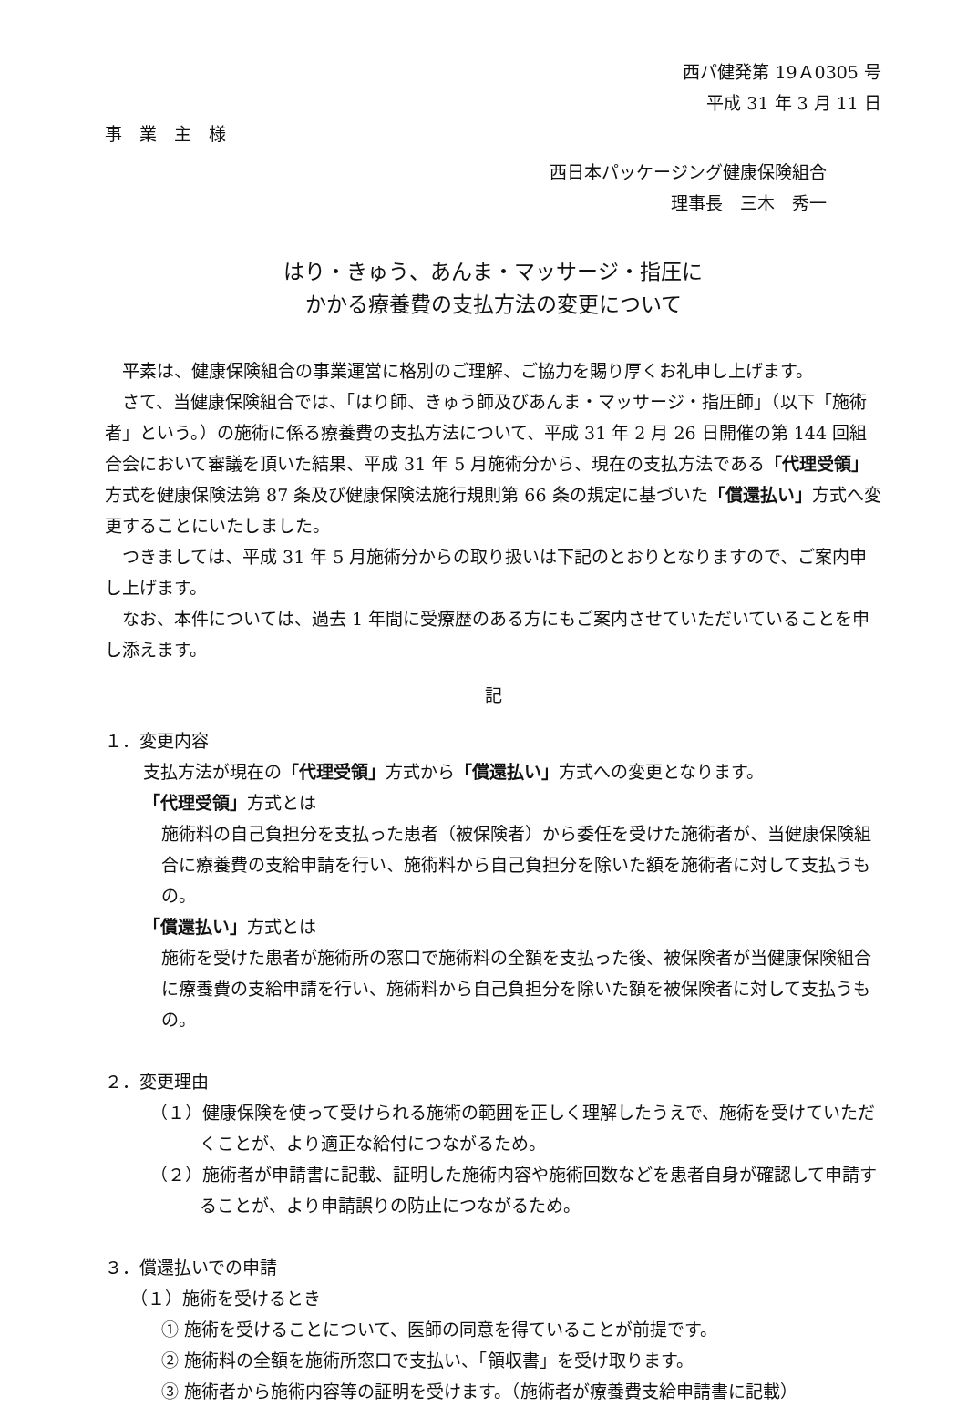西パ健発第 19Ａ0305 号
平成 31 年 3 月 11 日
事　業　主　様
西日本パッケージング健康保険組合
理事長　三木　秀一
はり・きゅう、あんま・マッサージ・指圧に
かかる療養費の支払方法の変更について
平素は、健康保険組合の事業運営に格別のご理解、ご協力を賜り厚くお礼申し上げます。
さて、当健康保険組合では、「はり師、きゅう師及びあんま・マッサージ・指圧師」（以下「施術者」という。）の施術に係る療養費の支払方法について、平成 31 年 2 月 26 日開催の第 144 回組合会において審議を頂いた結果、平成 31 年 5 月施術分から、現在の支払方法である「代理受領」方式を健康保険法第 87 条及び健康保険法施行規則第 66 条の規定に基づいた「償還払い」方式へ変更することにいたしました。
つきましては、平成 31 年 5 月施術分からの取り扱いは下記のとおりとなりますので、ご案内申し上げます。
なお、本件については、過去 1 年間に受療歴のある方にもご案内させていただいていることを申し添えます。
記
１．変更内容
支払方法が現在の「代理受領」方式から「償還払い」方式への変更となります。
「代理受領」方式とは
施術料の自己負担分を支払った患者（被保険者）から委任を受けた施術者が、当健康保険組合に療養費の支給申請を行い、施術料から自己負担分を除いた額を施術者に対して支払うもの。
「償還払い」方式とは
施術を受けた患者が施術所の窓口で施術料の全額を支払った後、被保険者が当健康保険組合に療養費の支給申請を行い、施術料から自己負担分を除いた額を被保険者に対して支払うもの。
２．変更理由
（１）健康保険を使って受けられる施術の範囲を正しく理解したうえで、施術を受けていただくことが、より適正な給付につながるため。
（２）施術者が申請書に記載、証明した施術内容や施術回数などを患者自身が確認して申請することが、より申請誤りの防止につながるため。
３．償還払いでの申請
（１）施術を受けるとき
① 施術を受けることについて、医師の同意を得ていることが前提です。
② 施術料の全額を施術所窓口で支払い、「領収書」を受け取ります。
③ 施術者から施術内容等の証明を受けます。（施術者が療養費支給申請書に記載）